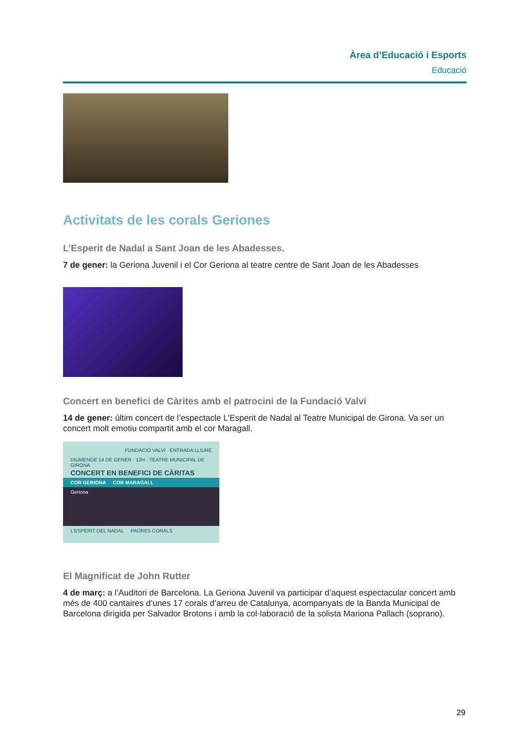Àrea d’Educació i Esports
Educació
Activitats de les corals Geriones
L’Esperit de Nadal a Sant Joan de les Abadesses.
7 de gener: la Geriona Juvenil i el Cor Geriona al teatre centre de Sant Joan de les Abadesses
Concert en benefici de Càrites amb el patrocini de la Fundació Valvi
14 de gener: últim concert de l’espectacle L’Esperit de Nadal al Teatre Municipal de Girona. Va ser un concert molt emotiu compartit amb el cor Maragall.
FUNDACIÓ VALVI ENTRADA LLIURE
DIUMENGE 14 DE GENER · 12H · TEATRE MUNICIPAL DE GIRONA
CONCERT EN BENEFICI DE CÀRITAS
COR GERIONA COR MARAGALL
Geriona
L’ESPERIT DEL NADAL PAÜRES CORALS
El Magnificat de John Rutter
4 de març: a l’Auditori de Barcelona. La Geriona Juvenil va participar d’aquest espectacular concert amb més de 400 cantaires d’unes 17 corals d’arreu de Catalunya, acompanyats de la Banda Municipal de Barcelona dirigida per Salvador Brotons i amb la col·laboració de la solista Mariona Pallach (soprano).
29